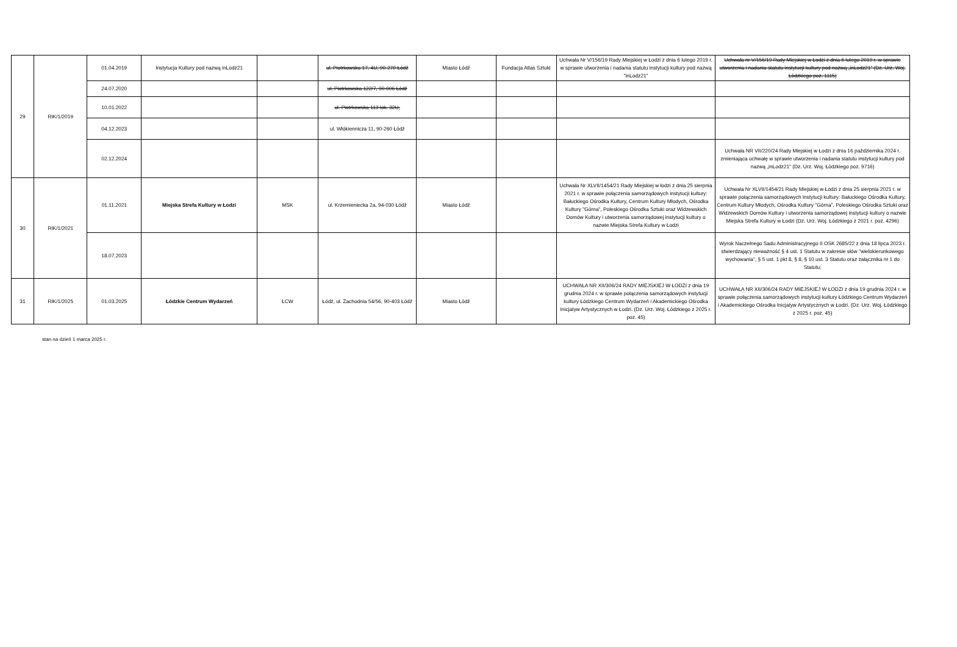| 29 | RIK/1/2019 | 01.04.2019 | Instytucja Kultury pod nazwą inLodz21 | | ul. Piotrkowska 17, 4U, 90-270 Łódź | Miasto Łódź | Fundacja Atlas Sztuki | Uchwała Nr V/156/19 Rady Miejskiej w Łodzi z dnia 6 lutego 2019 r. w sprawie utworzenia i nadania statutu instytucji kultury pod nazwą "inLodz21" | Uchwała nr V/156/19 Rady Miejskiej w Łodzi z dnia 6 lutego 2019 r. w sprawie utworzenia i nadania statutu instytucji kultury pod nazwą „inLodz21” (Dz. Urz. Woj. Łódzkiego poz. 1115) |
| | | 24.07.2020 | | | ul. Piotrkowska 122/7, 90-006 Łódź | | | | |
| | | 10.01.2022 | | | ul. Piotrkowska 113 lok. 32U, | | | | |
| | | 04.12.2023 | | | ul. Włókiennicza 11, 90-260 Łódź | | | | |
| | | 02.12.2024 | | | | | | | Uchwała NR VII/220/24 Rady Miejskiej w Łodzi z dnia 16 października 2024 r. zmieniająca uchwałę w sprawie utworzenia i nadania statutu instytucji kultury pod nazwą „inLodz21” (Dz. Urz. Woj. Łódzkiego poz. 9716) |
| 30 | RIK/1/2021 | 01.11.2021 | Miejska Strefa Kultury w Łodzi | MSK | ul. Krzemieniecka 2a, 94-030 Łódź | Miasto Łódź | | Uchwała Nr XLVII/1454/21 Rady Miejskiej w łodzi z dnia 25 sierpnia 2021 r. w sprawie połączenia samorządowych instytucji kultury: Bałuckiego Ośrodka Kultury, Centrum Kultury Młodych, Ośrodka Kultury "Górna", Poleskiego Ośrodka Sztuki oraz Widzewskich Domów Kultury i utworzenia samorządowej instytucji kultury o nazwie Miejska Strefa Kultury w Łodzi | Uchwała Nr XLVII/1454/21 Rady Miejskiej w Łodzi z dnia 25 sierpnia 2021 r. w sprawie połączenia samorządowych instytucji kultury: Bałuckiego Ośrodka Kultury, Centrum Kultury Młodych, Ośrodka Kultury "Górna", Poleskiego Ośrodka Sztuki oraz Widzewskich Domów Kultury i utworzenia samorządowej instytucji kultury o nazwie Miejska Strefa Kultury w Łodzi (Dz. Urz. Woj. Łódzkiego z 2021 r. poz. 4296) |
| | | 18.07.2023 | | | | | | | Wyrok Naczelnego Sadu Administracyjnego II OSK 2685/22 z dnia 18 lipca 2023 r. stwierdzający nieważność § 4 ust. 1 Statutu w zakresie słów "wielokierunkowego wychowania", § 5 ust. 1 pkt 8, § 8, § 10 ust. 3 Statutu oraz załącznika nr 1 do Statutu; |
| 31 | RIK/1/2025 | 01.03.2025 | Łódzkie Centrum Wydarzeń | ŁCW | Łódź, ul. Zachodnia 54/56, 90-403 Łódź | Miasto Łódź | | UCHWAŁA NR XII/306/24 RADY MIEJSKIEJ W ŁODZI z dnia 19 grudnia 2024 r. w sprawie połączenia samorządowych instytucji kultury Łódzkiego Centrum Wydarzeń i Akademickiego Ośrodka Inicjatyw Artystycznych w Łodzi. (Dz. Urz. Woj. Łódzkiego z 2025 r. poz. 45) | UCHWAŁA NR XII/306/24 RADY MIEJSKIEJ W ŁODZI z dnia 19 grudnia 2024 r. w sprawie połączenia samorządowych instytucji kultury Łódzkiego Centrum Wydarzeń i Akademickiego Ośrodka Inicjatyw Artystycznych w Łodzi. (Dz. Urz. Woj. Łódzkiego z 2025 r. poz. 45) |
stan na dzień 1 marca 2025 r.